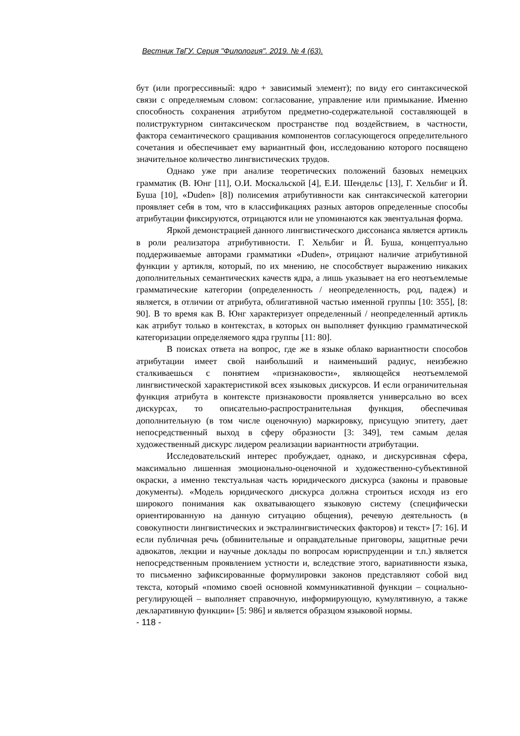Вестник ТвГУ. Серия "Филология". 2019. № 4 (63).
бут (или прогрессивный: ядро + зависимый элемент); по виду его синтаксической связи с определяемым словом: согласование, управление или примыкание. Именно способность сохранения атрибутом предметно-содержательной составляющей в полиструктурном синтаксическом пространстве под воздействием, в частности, фактора семантического сращивания компонентов согласующегося определительного сочетания и обеспечивает ему вариантный фон, исследованию которого посвящено значительное количество лингвистических трудов.
Однако уже при анализе теоретических положений базовых немецких грамматик (В. Юнг [11], О.И. Москальской [4], Е.И. Шендельс [13], Г. Хельбиг и Й. Буша [10], «Duden» [8]) полисемия атрибутивности как синтаксической категории проявляет себя в том, что в классификациях разных авторов определенные способы атрибутации фиксируются, отрицаются или не упоминаются как эвентуальная форма.
Яркой демонстрацией данного лингвистического диссонанса является артикль в роли реализатора атрибутивности. Г. Хельбиг и Й. Буша, концептуально поддерживаемые авторами грамматики «Duden», отрицают наличие атрибутивной функции у артикля, который, по их мнению, не способствует выражению никаких дополнительных семантических качеств ядра, а лишь указывает на его неотъемлемые грамматические категории (определенность / неопределенность, род, падеж) и является, в отличии от атрибута, облигативной частью именной группы [10: 355], [8: 90]. В то время как В. Юнг характеризует определенный / неопределенный артикль как атрибут только в контекстах, в которых он выполняет функцию грамматической категоризации определяемого ядра группы [11: 80].
В поисках ответа на вопрос, где же в языке облако вариантности способов атрибутации имеет свой наибольший и наименьший радиус, неизбежно сталкиваешься с понятием «признаковости», являющейся неотъемлемой лингвистической характеристикой всех языковых дискурсов. И если ограничительная функция атрибута в контексте признаковости проявляется универсально во всех дискурсах, то описательно-распространительная функция, обеспечивая дополнительную (в том числе оценочную) маркировку, присущую эпитету, дает непосредственный выход в сферу образности [3: 349], тем самым делая художественный дискурс лидером реализации вариантности атрибутации.
Исследовательский интерес пробуждает, однако, и дискурсивная сфера, максимально лишенная эмоционально-оценочной и художественно-субъективной окраски, а именно текстуальная часть юридического дискурса (законы и правовые документы). «Модель юридического дискурса должна строиться исходя из его широкого понимания как охватывающего языковую систему (специфически ориентированную на данную ситуацию общения), речевую деятельность (в совокупности лингвистических и экстралингвистических факторов) и текст» [7: 16]. И если публичная речь (обвинительные и оправдательные приговоры, защитные речи адвокатов, лекции и научные доклады по вопросам юриспруденции и т.п.) является непосредственным проявлением устности и, вследствие этого, вариативности языка, то письменно зафиксированные формулировки законов представляют собой вид текста, который «помимо своей основной коммуникативной функции – социально-регулирующей – выполняет справочную, информирующую, кумулятивную, а также декларативную функции» [5: 986] и является образцом языковой нормы.
- 118 -